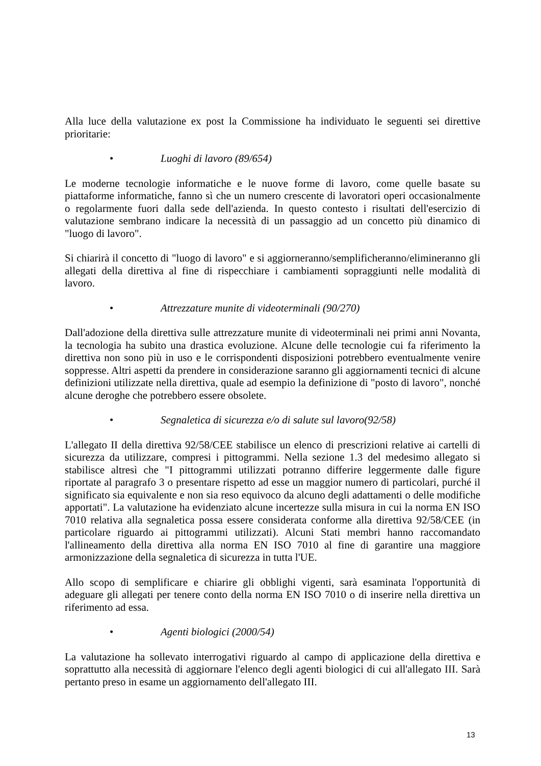Alla luce della valutazione ex post la Commissione ha individuato le seguenti sei direttive prioritarie:
• Luoghi di lavoro (89/654)
Le moderne tecnologie informatiche e le nuove forme di lavoro, come quelle basate su piattaforme informatiche, fanno sì che un numero crescente di lavoratori operi occasionalmente o regolarmente fuori dalla sede dell'azienda. In questo contesto i risultati dell'esercizio di valutazione sembrano indicare la necessità di un passaggio ad un concetto più dinamico di "luogo di lavoro".
Si chiarirà il concetto di "luogo di lavoro" e si aggiorneranno/semplificheranno/elimineranno gli allegati della direttiva al fine di rispecchiare i cambiamenti sopraggiunti nelle modalità di lavoro.
• Attrezzature munite di videoterminali (90/270)
Dall'adozione della direttiva sulle attrezzature munite di videoterminali nei primi anni Novanta, la tecnologia ha subito una drastica evoluzione. Alcune delle tecnologie cui fa riferimento la direttiva non sono più in uso e le corrispondenti disposizioni potrebbero eventualmente venire soppresse. Altri aspetti da prendere in considerazione saranno gli aggiornamenti tecnici di alcune definizioni utilizzate nella direttiva, quale ad esempio la definizione di "posto di lavoro", nonché alcune deroghe che potrebbero essere obsolete.
• Segnaletica di sicurezza e/o di salute sul lavoro(92/58)
L'allegato II della direttiva 92/58/CEE stabilisce un elenco di prescrizioni relative ai cartelli di sicurezza da utilizzare, compresi i pittogrammi. Nella sezione 1.3 del medesimo allegato si stabilisce altresì che "I pittogrammi utilizzati potranno differire leggermente dalle figure riportate al paragrafo 3 o presentare rispetto ad esse un maggior numero di particolari, purché il significato sia equivalente e non sia reso equivoco da alcuno degli adattamenti o delle modifiche apportati". La valutazione ha evidenziato alcune incertezze sulla misura in cui la norma EN ISO 7010 relativa alla segnaletica possa essere considerata conforme alla direttiva 92/58/CEE (in particolare riguardo ai pittogrammi utilizzati). Alcuni Stati membri hanno raccomandato l'allineamento della direttiva alla norma EN ISO 7010 al fine di garantire una maggiore armonizzazione della segnaletica di sicurezza in tutta l'UE.
Allo scopo di semplificare e chiarire gli obblighi vigenti, sarà esaminata l'opportunità di adeguare gli allegati per tenere conto della norma EN ISO 7010 o di inserire nella direttiva un riferimento ad essa.
• Agenti biologici (2000/54)
La valutazione ha sollevato interrogativi riguardo al campo di applicazione della direttiva e soprattutto alla necessità di aggiornare l'elenco degli agenti biologici di cui all'allegato III. Sarà pertanto preso in esame un aggiornamento dell'allegato III.
13